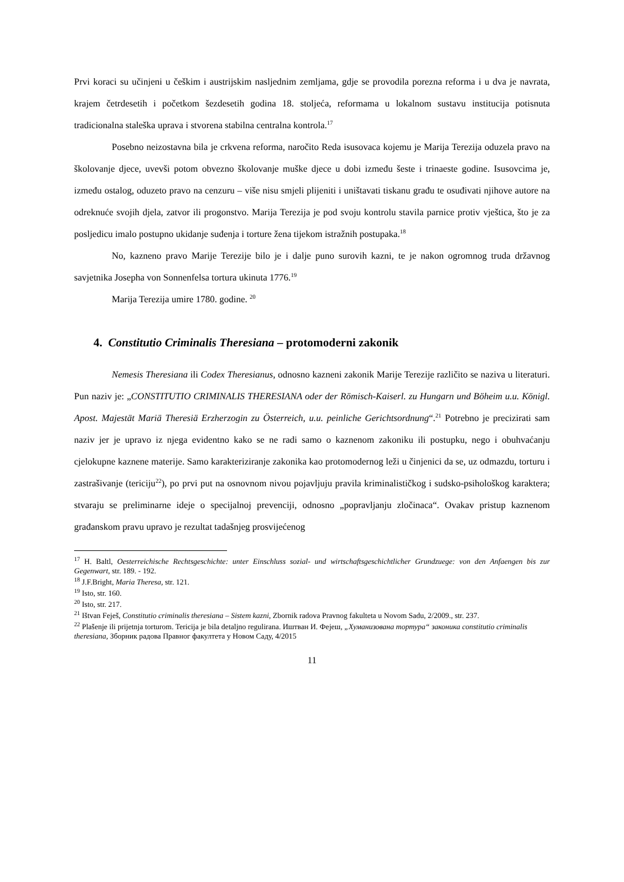Prvi koraci su učinjeni u češkim i austrijskim nasljednim zemljama, gdje se provodila porezna reforma i u dva je navrata, krajem četrdesetih i početkom šezdesetih godina 18. stoljeća, reformama u lokalnom sustavu institucija potisnuta tradicionalna staleška uprava i stvorena stabilna centralna kontrola.<sup>17</sup>
Posebno neizostavna bila je crkvena reforma, naročito Reda isusovaca kojemu je Marija Terezija oduzela pravo na školovanje djece, uvevši potom obvezno školovanje muške djece u dobi između šeste i trinaeste godine. Isusovcima je, između ostalog, oduzeto pravo na cenzuru – više nisu smjeli plijeniti i uništavati tiskanu građu te osuđivati njihove autore na odreknuće svojih djela, zatvor ili progonstvo. Marija Terezija je pod svoju kontrolu stavila parnice protiv vještica, što je za posljedicu imalo postupno ukidanje suđenja i torture žena tijekom istražnih postupaka.<sup>18</sup>
No, kazneno pravo Marije Terezije bilo je i dalje puno surovih kazni, te je nakon ogromnog truda državnog savjetnika Josepha von Sonnenfelsa tortura ukinuta 1776.<sup>19</sup>
Marija Terezija umire 1780. godine. <sup>20</sup>
4. Constitutio Criminalis Theresiana – protomoderni zakonik
Nemesis Theresiana ili Codex Theresianus, odnosno kazneni zakonik Marije Terezije različito se naziva u literaturi. Pun naziv je: „CONSTITUTIO CRIMINALIS THERESIANA oder der Römisch-Kaiserl. zu Hungarn und Böheim u.u. Königl. Apost. Majestät Mariä Theresiä Erzherzogin zu Österreich, u.u. peinliche Gerichtsordnung“.<sup>21</sup> Potrebno je precizirati sam naziv jer je upravo iz njega evidentno kako se ne radi samo o kaznenom zakoniku ili postupku, nego i obuhvaćanju cjelokupne kaznene materije. Samo karakteriziranje zakonika kao protomodernog leži u činjenici da se, uz odmazdu, torturu i zastrašivanje (tericiju<sup>22</sup>), po prvi put na osnovnom nivou pojavljuju pravila kriminalističkog i sudsko-psihološkog karaktera; stvaraju se preliminarne ideje o specijalnoj prevenciji, odnosno „popravljanju zločinaca“. Ovakav pristup kaznenom građanskom pravu upravo je rezultat tadašnjeg prosvijećenog
<sup>17</sup> H. Baltl, Oesterreichische Rechtsgeschichte: unter Einschluss sozial- und wirtschaftsgeschichtlicher Grundzuege: von den Anfaengen bis zur Gegenwart, str. 189. - 192.
<sup>18</sup> J.F.Bright, Maria Theresa, str. 121.
<sup>19</sup> Isto, str. 160.
<sup>20</sup> Isto, str. 217.
<sup>21</sup> Ištvan Feješ, Constitutio criminalis theresiana – Sistem kazni, Zbornik radova Pravnog fakulteta u Novom Sadu, 2/2009., str. 237.
<sup>22</sup> Plašenje ili prijetnja torturom. Tericija je bila detaljno regulirana. Иштван И. Фејеш, „Хуманизована тортура“ законика constitutio criminalis theresiana, Зборник радова Правног факултета у Новом Саду, 4/2015
11